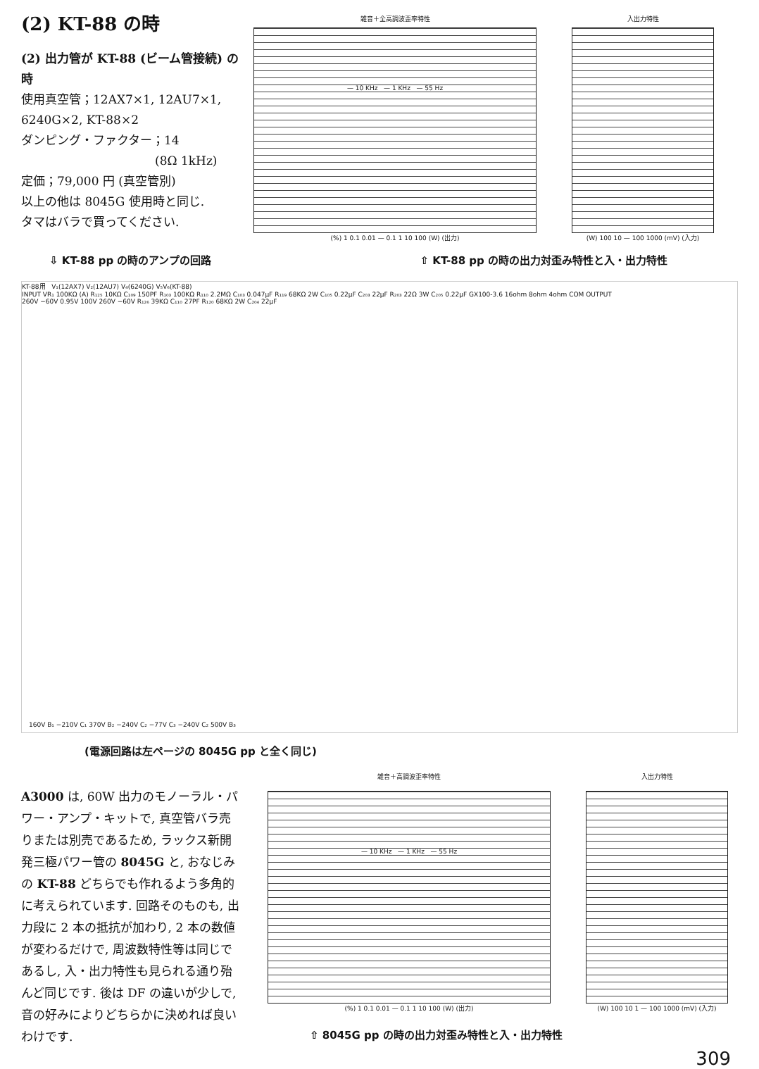(2) KT-88 の時
(2) 出力管が KT-88 (ビーム管接続) の時
使用真空管；12AX7×1, 12AU7×1, 6240G×2, KT-88×2
ダンピング・ファクター；14
(8Ω 1kHz)
定価；79,000 円 (真空管別)
以上の他は 8045G 使用時と同じ.
タマはバラで買ってください.
雑音＋全高調波歪率特性
— 10 KHz — 1 KHz — 55 Hz
(%) 1 0.1 0.01 — 0.1 1 10 100 (W) (出力)
入出力特性
(W) 100 10 — 100 1000 (mV) (入力)
⇩ KT-88 pp の時のアンプの回路 ⇧ KT-88 pp の時の出力対歪み特性と入・出力特性
KT-88用 V₁(12AX7) V₂(12AU7) V₄(6240G) V₅V₆(KT-88)
INPUT VR₁ 100KΩ (A) R₁₂₅ 10KΩ C₁₀₉ 150PF R₁₀₃ 100KΩ R₁₁₀ 2.2MΩ C₁₀₃ 0.047μF R₁₁₉ 68KΩ 2W C₁₀₅ 0.22μF C₂₀₃ 22μF R₂₀₃ 22Ω 3W C₂₀₅ 0.22μF GX100-3.6 16ohm 8ohm 4ohm COM OUTPUT
260V −60V 0.95V 100V 260V −60V R₁₂₆ 39KΩ C₁₁₀ 27PF R₁₂₀ 68KΩ 2W C₂₀₄ 22μF
160V B₁ −210V C₁ 370V B₂ −240V C₂ −77V C₃ −240V C₂ 500V B₃
(電源回路は左ページの 8045G pp と全く同じ)
A3000 は, 60W 出力のモノーラル・パワー・アンプ・キットで, 真空管バラ売りまたは別売であるため, ラックス新開発三極パワー管の 8045G と, おなじみの KT-88 どちらでも作れるよう多角的に考えられています. 回路そのものも, 出力段に 2 本の抵抗が加わり, 2 本の数値が変わるだけで, 周波数特性等は同じであるし, 入・出力特性も見られる通り殆んど同じです. 後は DF の違いが少しで, 音の好みによりどちらかに決めれば良いわけです.
雑音＋高調波歪率特性
— 10 KHz — 1 KHz — 55 Hz
(%) 1 0.1 0.01 — 0.1 1 10 100 (W) (出力)
入出力特性
(W) 100 10 1 — 100 1000 (mV) (入力)
⇧ 8045G pp の時の出力対歪み特性と入・出力特性
309